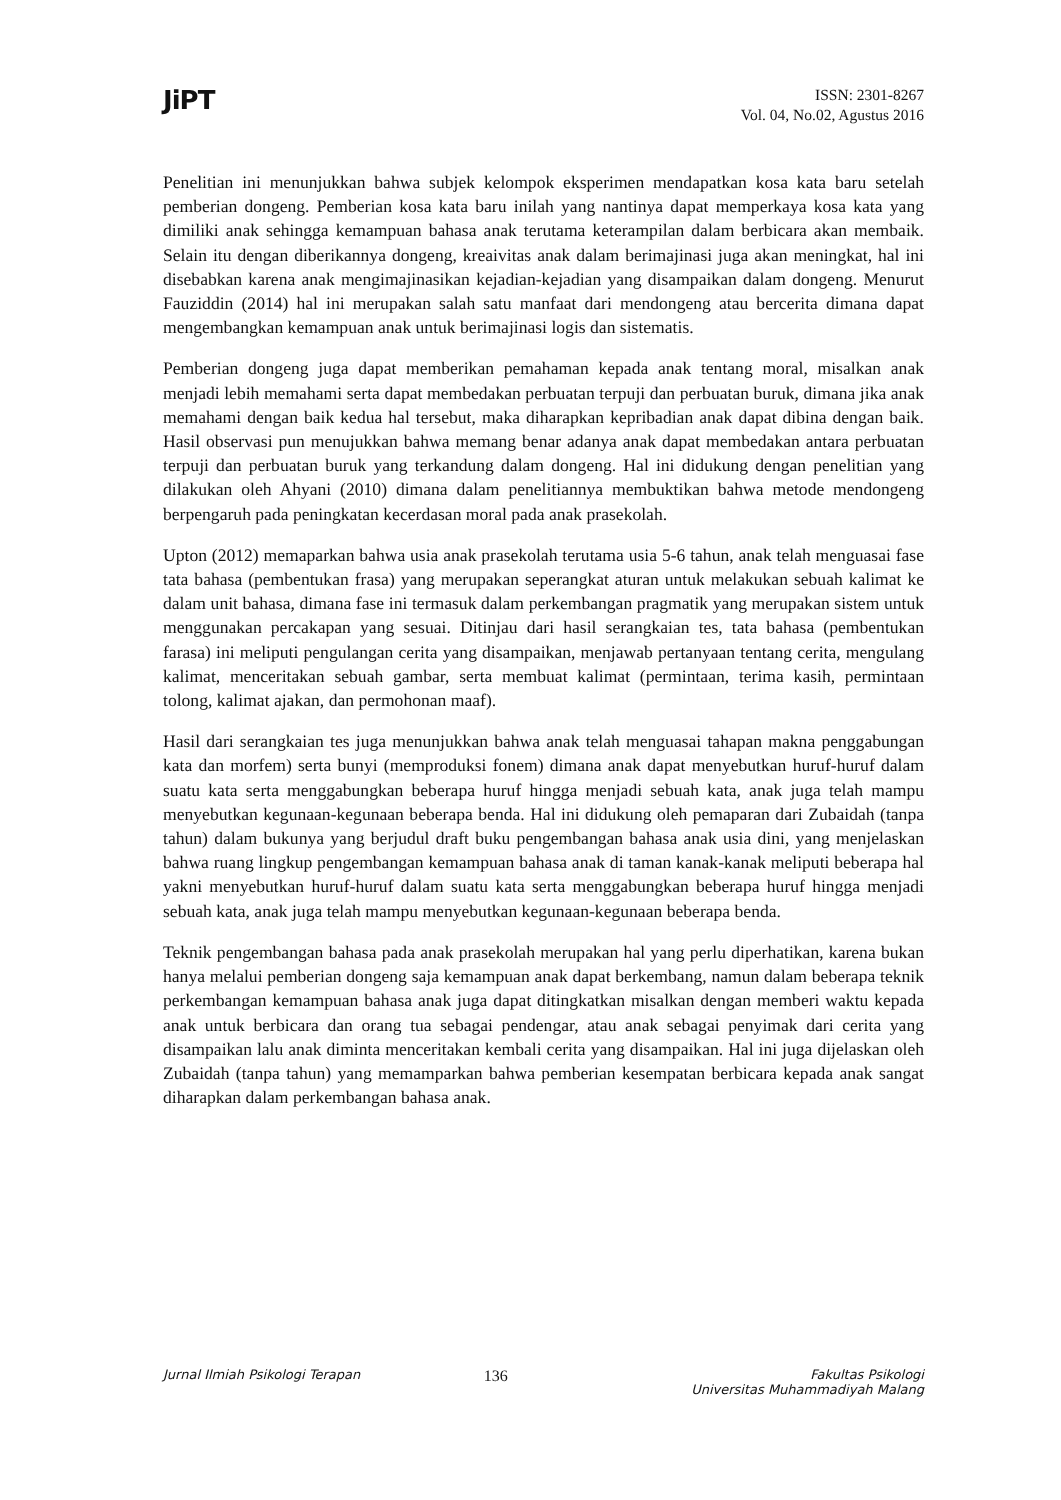JiPT
ISSN: 2301-8267
Vol. 04, No.02, Agustus 2016
Penelitian ini menunjukkan bahwa subjek kelompok eksperimen mendapatkan kosa kata baru setelah pemberian dongeng. Pemberian kosa kata baru inilah yang nantinya dapat memperkaya kosa kata yang dimiliki anak sehingga kemampuan bahasa anak terutama keterampilan dalam berbicara akan membaik. Selain itu dengan diberikannya dongeng, kreaivitas anak dalam berimajinasi juga akan meningkat, hal ini disebabkan karena anak mengimajinasikan kejadian-kejadian yang disampaikan dalam dongeng. Menurut Fauziddin (2014) hal ini merupakan salah satu manfaat dari mendongeng atau bercerita dimana dapat mengembangkan kemampuan anak untuk berimajinasi logis dan sistematis.
Pemberian dongeng juga dapat memberikan pemahaman kepada anak tentang moral, misalkan anak menjadi lebih memahami serta dapat membedakan perbuatan terpuji dan perbuatan buruk, dimana jika anak memahami dengan baik kedua hal tersebut, maka diharapkan kepribadian anak dapat dibina dengan baik. Hasil observasi pun menujukkan bahwa memang benar adanya anak dapat membedakan antara perbuatan terpuji dan perbuatan buruk yang terkandung dalam dongeng. Hal ini didukung dengan penelitian yang dilakukan oleh Ahyani (2010) dimana dalam penelitiannya membuktikan bahwa metode mendongeng berpengaruh pada peningkatan kecerdasan moral pada anak prasekolah.
Upton (2012) memaparkan bahwa usia anak prasekolah terutama usia 5-6 tahun, anak telah menguasai fase tata bahasa (pembentukan frasa) yang merupakan seperangkat aturan untuk melakukan sebuah kalimat ke dalam unit bahasa, dimana fase ini termasuk dalam perkembangan pragmatik yang merupakan sistem untuk menggunakan percakapan yang sesuai. Ditinjau dari hasil serangkaian tes, tata bahasa (pembentukan farasa) ini meliputi pengulangan cerita yang disampaikan, menjawab pertanyaan tentang cerita, mengulang kalimat, menceritakan sebuah gambar, serta membuat kalimat (permintaan, terima kasih, permintaan tolong, kalimat ajakan, dan permohonan maaf).
Hasil dari serangkaian tes juga menunjukkan bahwa anak telah menguasai tahapan makna penggabungan kata dan morfem) serta bunyi (memproduksi fonem) dimana anak dapat menyebutkan huruf-huruf dalam suatu kata serta menggabungkan beberapa huruf hingga menjadi sebuah kata, anak juga telah mampu menyebutkan kegunaan-kegunaan beberapa benda. Hal ini didukung oleh pemaparan dari Zubaidah (tanpa tahun) dalam bukunya yang berjudul draft buku pengembangan bahasa anak usia dini, yang menjelaskan bahwa ruang lingkup pengembangan kemampuan bahasa anak di taman kanak-kanak meliputi beberapa hal yakni menyebutkan huruf-huruf dalam suatu kata serta menggabungkan beberapa huruf hingga menjadi sebuah kata, anak juga telah mampu menyebutkan kegunaan-kegunaan beberapa benda.
Teknik pengembangan bahasa pada anak prasekolah merupakan hal yang perlu diperhatikan, karena bukan hanya melalui pemberian dongeng saja kemampuan anak dapat berkembang, namun dalam beberapa teknik perkembangan kemampuan bahasa anak juga dapat ditingkatkan misalkan dengan memberi waktu kepada anak untuk berbicara dan orang tua sebagai pendengar, atau anak sebagai penyimak dari cerita yang disampaikan lalu anak diminta menceritakan kembali cerita yang disampaikan. Hal ini juga dijelaskan oleh Zubaidah (tanpa tahun) yang memamparkan bahwa pemberian kesempatan berbicara kepada anak sangat diharapkan dalam perkembangan bahasa anak.
Jurnal Ilmiah Psikologi Terapan
136
Fakultas Psikologi
Universitas Muhammadiyah Malang